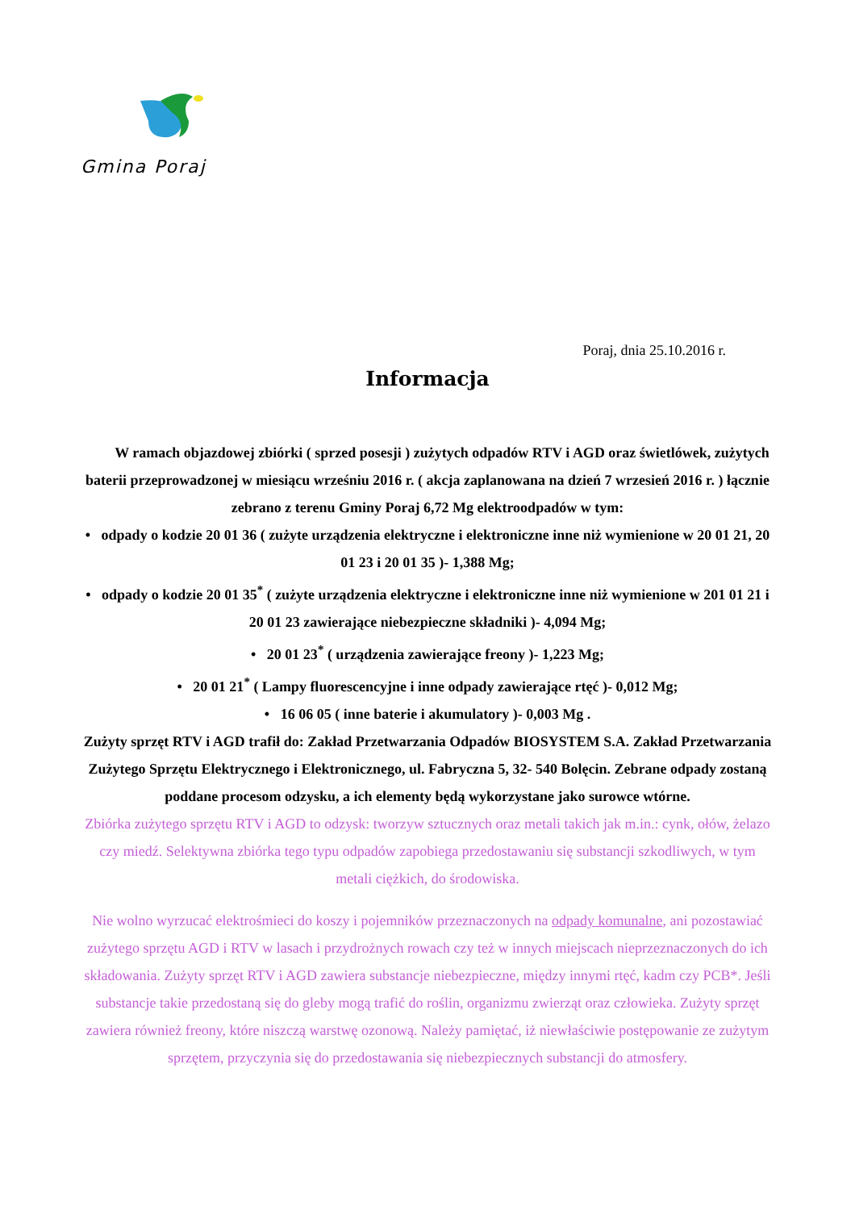Gmina Poraj
Poraj, dnia 25.10.2016 r.
Informacja
W ramach objazdowej zbiórki ( sprzed posesji ) zużytych odpadów RTV i AGD oraz świetlówek, zużytych baterii przeprowadzonej w miesiącu wrześniu 2016 r. ( akcja zaplanowana na dzień 7 wrzesień 2016 r. ) łącznie zebrano z terenu Gminy Poraj 6,72 Mg elektroodpadów w tym:
• odpady o kodzie 20 01 36 ( zużyte urządzenia elektryczne i elektroniczne inne niż wymienione w 20 01 21, 20 01 23 i 20 01 35 )- 1,388 Mg;
• odpady o kodzie 20 01 35<sup>*</sup> ( zużyte urządzenia elektryczne i elektroniczne inne niż wymienione w 201 01 21 i 20 01 23 zawierające niebezpieczne składniki )- 4,094 Mg;
• 20 01 23<sup>*</sup> ( urządzenia zawierające freony )- 1,223 Mg;
• 20 01 21<sup>*</sup> ( Lampy fluorescencyjne i inne odpady zawierające rtęć )- 0,012 Mg;
• 16 06 05 ( inne baterie i akumulatory )- 0,003 Mg .
Zużyty sprzęt RTV i AGD trafił do: Zakład Przetwarzania Odpadów BIOSYSTEM S.A. Zakład Przetwarzania Zużytego Sprzętu Elektrycznego i Elektronicznego, ul. Fabryczna 5, 32- 540 Bolęcin. Zebrane odpady zostaną poddane procesom odzysku, a ich elementy będą wykorzystane jako surowce wtórne.
Zbiórka zużytego sprzętu RTV i AGD to odzysk: tworzyw sztucznych oraz metali takich jak m.in.: cynk, ołów, żelazo czy miedź. Selektywna zbiórka tego typu odpadów zapobiega przedostawaniu się substancji szkodliwych, w tym metali ciężkich, do środowiska.
Nie wolno wyrzucać elektrośmieci do koszy i pojemników przeznaczonych na odpady komunalne, ani pozostawiać zużytego sprzętu AGD i RTV w lasach i przydrożnych rowach czy też w innych miejscach nieprzeznaczonych do ich składowania. Zużyty sprzęt RTV i AGD zawiera substancje niebezpieczne, między innymi rtęć, kadm czy PCB*. Jeśli substancje takie przedostaną się do gleby mogą trafić do roślin, organizmu zwierząt oraz człowieka. Zużyty sprzęt zawiera również freony, które niszczą warstwę ozonową. Należy pamiętać, iż niewłaściwie postępowanie ze zużytym sprzętem, przyczynia się do przedostawania się niebezpiecznych substancji do atmosfery.